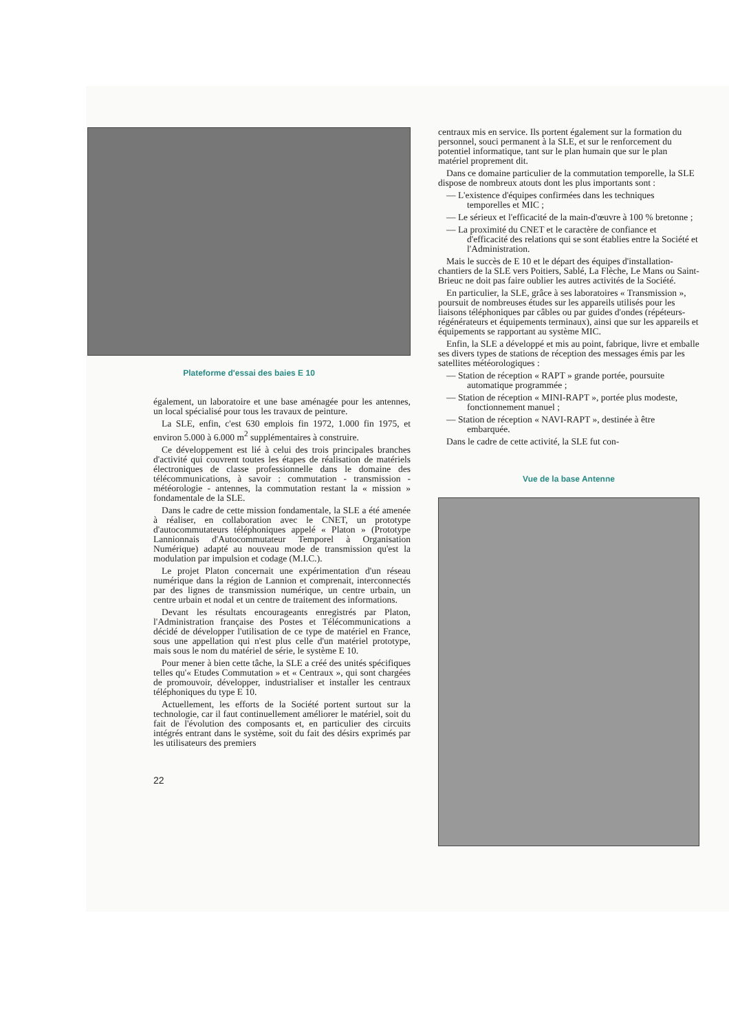Plateforme d'essai des baies E 10
également, un laboratoire et une base aménagée pour les antennes, un local spécialisé pour tous les travaux de peinture.
La SLE, enfin, c'est 630 emplois fin 1972, 1.000 fin 1975, et environ 5.000 à 6.000 m<sup>2</sup> supplémentaires à construire.
Ce développement est lié à celui des trois principales branches d'activité qui couvrent toutes les étapes de réalisation de matériels électroniques de classe professionnelle dans le domaine des télécommunications, à savoir : commutation - transmission - météorologie - antennes, la commutation restant la « mission » fondamentale de la SLE.
Dans le cadre de cette mission fondamentale, la SLE a été amenée à réaliser, en collaboration avec le CNET, un prototype d'autocommutateurs téléphoniques appelé « Platon » (Prototype Lannionnais d'Autocommutateur Temporel à Organisation Numérique) adapté au nouveau mode de transmission qu'est la modulation par impulsion et codage (M.I.C.).
Le projet Platon concernait une expérimentation d'un réseau numérique dans la région de Lannion et comprenait, interconnectés par des lignes de transmission numérique, un centre urbain, un centre urbain et nodal et un centre de traitement des informations.
Devant les résultats encourageants enregistrés par Platon, l'Administration française des Postes et Télécommunications a décidé de développer l'utilisation de ce type de matériel en France, sous une appellation qui n'est plus celle d'un matériel prototype, mais sous le nom du matériel de série, le système E 10.
Pour mener à bien cette tâche, la SLE a créé des unités spécifiques telles qu'« Etudes Commutation » et « Centraux », qui sont chargées de promouvoir, développer, industrialiser et installer les centraux téléphoniques du type E 10.
Actuellement, les efforts de la Société portent surtout sur la technologie, car il faut continuellement améliorer le matériel, soit du fait de l'évolution des composants et, en particulier des circuits intégrés entrant dans le système, soit du fait des désirs exprimés par les utilisateurs des premiers
22
centraux mis en service. Ils portent également sur la formation du personnel, souci permanent à la SLE, et sur le renforcement du potentiel informatique, tant sur le plan humain que sur le plan matériel proprement dit.
Dans ce domaine particulier de la commutation temporelle, la SLE dispose de nombreux atouts dont les plus importants sont :
— L'existence d'équipes confirmées dans les techniques temporelles et MIC ;
— Le sérieux et l'efficacité de la main-d'œuvre à 100 % bretonne ;
— La proximité du CNET et le caractère de confiance et d'efficacité des relations qui se sont établies entre la Société et l'Administration.
Mais le succès de E 10 et le départ des équipes d'installation-chantiers de la SLE vers Poitiers, Sablé, La Flèche, Le Mans ou Saint-Brieuc ne doit pas faire oublier les autres activités de la Société.
En particulier, la SLE, grâce à ses laboratoires « Transmission », poursuit de nombreuses études sur les appareils utilisés pour les liaisons téléphoniques par câbles ou par guides d'ondes (répéteurs-régénérateurs et équipements terminaux), ainsi que sur les appareils et équipements se rapportant au système MIC.
Enfin, la SLE a développé et mis au point, fabrique, livre et emballe ses divers types de stations de réception des messages émis par les satellites météorologiques :
— Station de réception « RAPT » grande portée, poursuite automatique programmée ;
— Station de réception « MINI-RAPT », portée plus modeste, fonctionnement manuel ;
— Station de réception « NAVI-RAPT », destinée à être embarquée.
Dans le cadre de cette activité, la SLE fut con-
Vue de la base Antenne